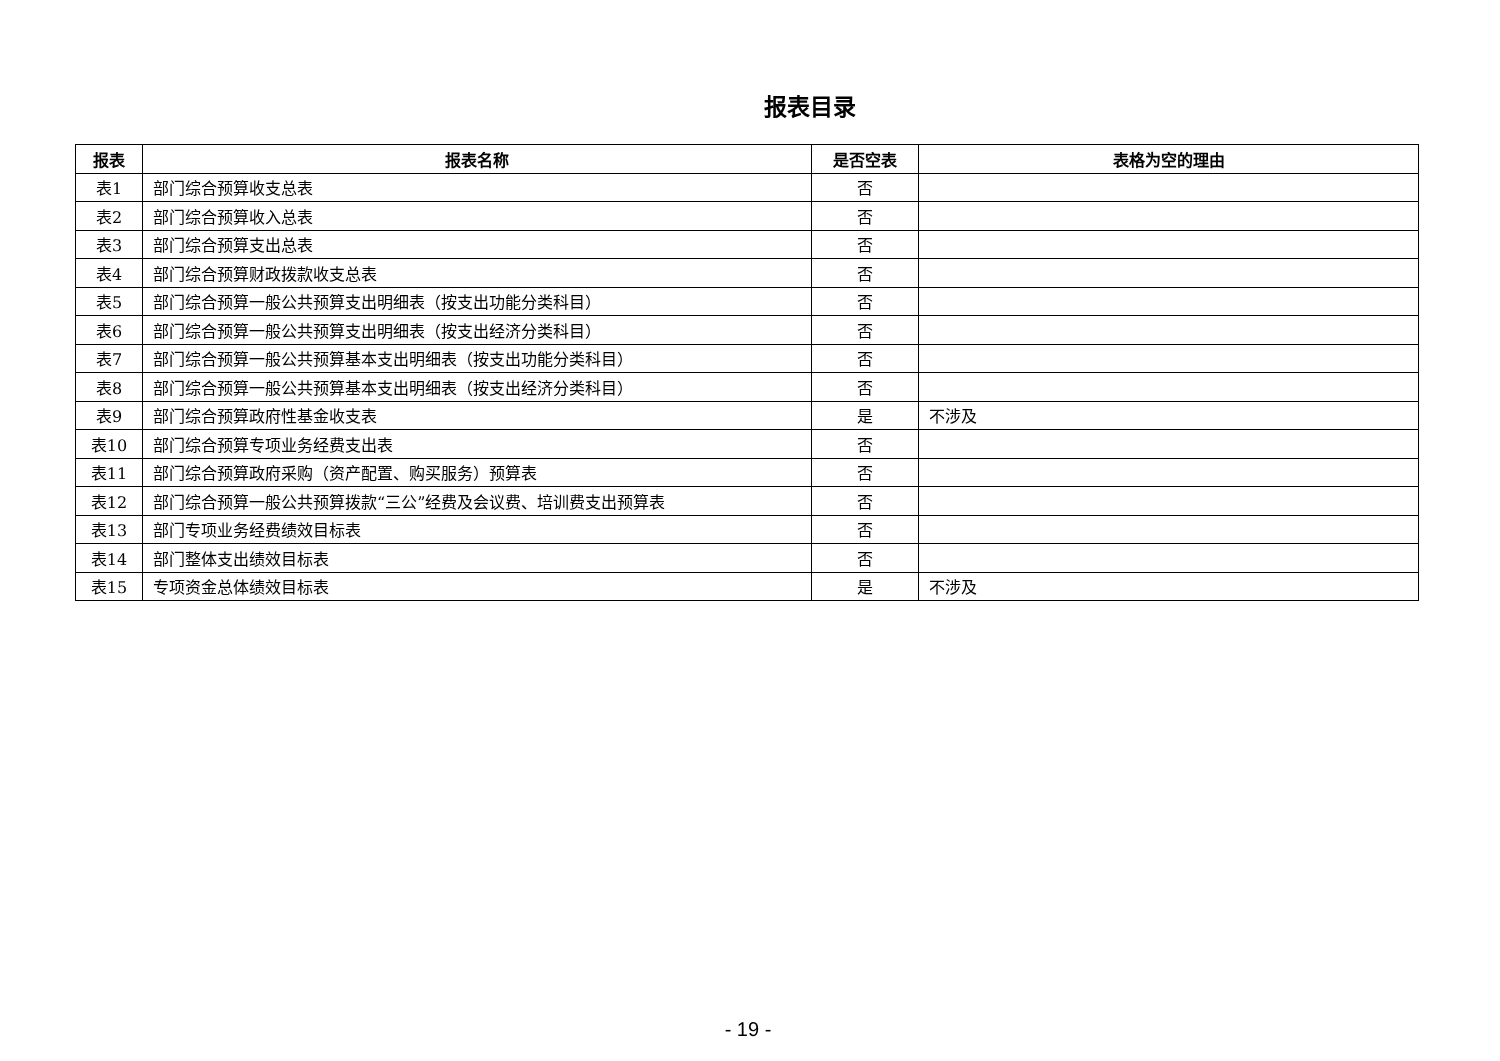报表目录
| 报表 | 报表名称 | 是否空表 | 表格为空的理由 |
| --- | --- | --- | --- |
| 表1 | 部门综合预算收支总表 | 否 | |
| 表2 | 部门综合预算收入总表 | 否 | |
| 表3 | 部门综合预算支出总表 | 否 | |
| 表4 | 部门综合预算财政拨款收支总表 | 否 | |
| 表5 | 部门综合预算一般公共预算支出明细表（按支出功能分类科目） | 否 | |
| 表6 | 部门综合预算一般公共预算支出明细表（按支出经济分类科目） | 否 | |
| 表7 | 部门综合预算一般公共预算基本支出明细表（按支出功能分类科目） | 否 | |
| 表8 | 部门综合预算一般公共预算基本支出明细表（按支出经济分类科目） | 否 | |
| 表9 | 部门综合预算政府性基金收支表 | 是 | 不涉及 |
| 表10 | 部门综合预算专项业务经费支出表 | 否 | |
| 表11 | 部门综合预算政府采购（资产配置、购买服务）预算表 | 否 | |
| 表12 | 部门综合预算一般公共预算拨款“三公”经费及会议费、培训费支出预算表 | 否 | |
| 表13 | 部门专项业务经费绩效目标表 | 否 | |
| 表14 | 部门整体支出绩效目标表 | 否 | |
| 表15 | 专项资金总体绩效目标表 | 是 | 不涉及 |
- 19 -